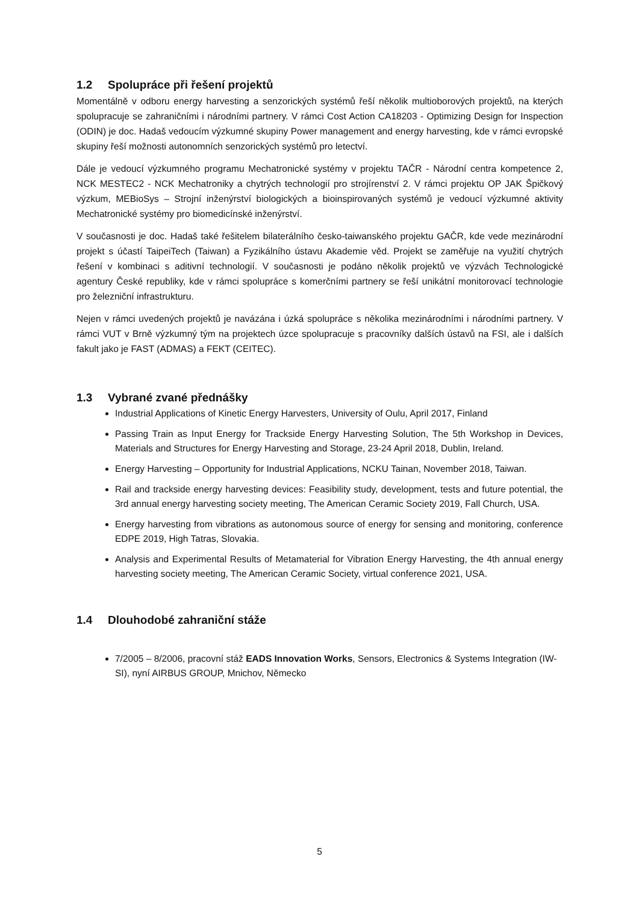1.2 Spolupráce při řešení projektů
Momentálně v odboru energy harvesting a senzorických systémů řeší několik multioborových projektů, na kterých spolupracuje se zahraničními i národními partnery. V rámci Cost Action CA18203 - Optimizing Design for Inspection (ODIN) je doc. Hadaš vedoucím výzkumné skupiny Power management and energy harvesting, kde v rámci evropské skupiny řeší možnosti autonomních senzorických systémů pro letectví.
Dále je vedoucí výzkumného programu Mechatronické systémy v projektu TAČR - Národní centra kompetence 2, NCK MESTEC2 - NCK Mechatroniky a chytrých technologií pro strojírenství 2. V rámci projektu OP JAK Špičkový výzkum, MEBioSys – Strojní inženýrství biologických a bioinspirovaných systémů je vedoucí výzkumné aktivity Mechatronické systémy pro biomedicínské inženýrství.
V současnosti je doc. Hadaš také řešitelem bilaterálního česko-taiwanského projektu GAČR, kde vede mezinárodní projekt s účastí TaipeiTech (Taiwan) a Fyzikálního ústavu Akademie věd. Projekt se zaměřuje na využití chytrých řešení v kombinaci s aditivní technologií. V současnosti je podáno několik projektů ve výzvách Technologické agentury České republiky, kde v rámci spolupráce s komerčními partnery se řeší unikátní monitorovací technologie pro železniční infrastrukturu.
Nejen v rámci uvedených projektů je navázána i úzká spolupráce s několika mezinárodními i národními partnery. V rámci VUT v Brně výzkumný tým na projektech úzce spolupracuje s pracovníky dalších ústavů na FSI, ale i dalších fakult jako je FAST (ADMAS) a FEKT (CEITEC).
1.3 Vybrané zvané přednášky
Industrial Applications of Kinetic Energy Harvesters, University of Oulu, April 2017, Finland
Passing Train as Input Energy for Trackside Energy Harvesting Solution, The 5th Workshop in Devices, Materials and Structures for Energy Harvesting and Storage, 23-24 April 2018, Dublin, Ireland.
Energy Harvesting – Opportunity for Industrial Applications, NCKU Tainan, November 2018, Taiwan.
Rail and trackside energy harvesting devices: Feasibility study, development, tests and future potential, the 3rd annual energy harvesting society meeting, The American Ceramic Society 2019, Fall Church, USA.
Energy harvesting from vibrations as autonomous source of energy for sensing and monitoring, conference EDPE 2019, High Tatras, Slovakia.
Analysis and Experimental Results of Metamaterial for Vibration Energy Harvesting, the 4th annual energy harvesting society meeting, The American Ceramic Society, virtual conference 2021, USA.
1.4 Dlouhodobé zahraniční stáže
7/2005 – 8/2006, pracovní stáž EADS Innovation Works, Sensors, Electronics & Systems Integration (IW-SI), nyní AIRBUS GROUP, Mnichov, Německo
5